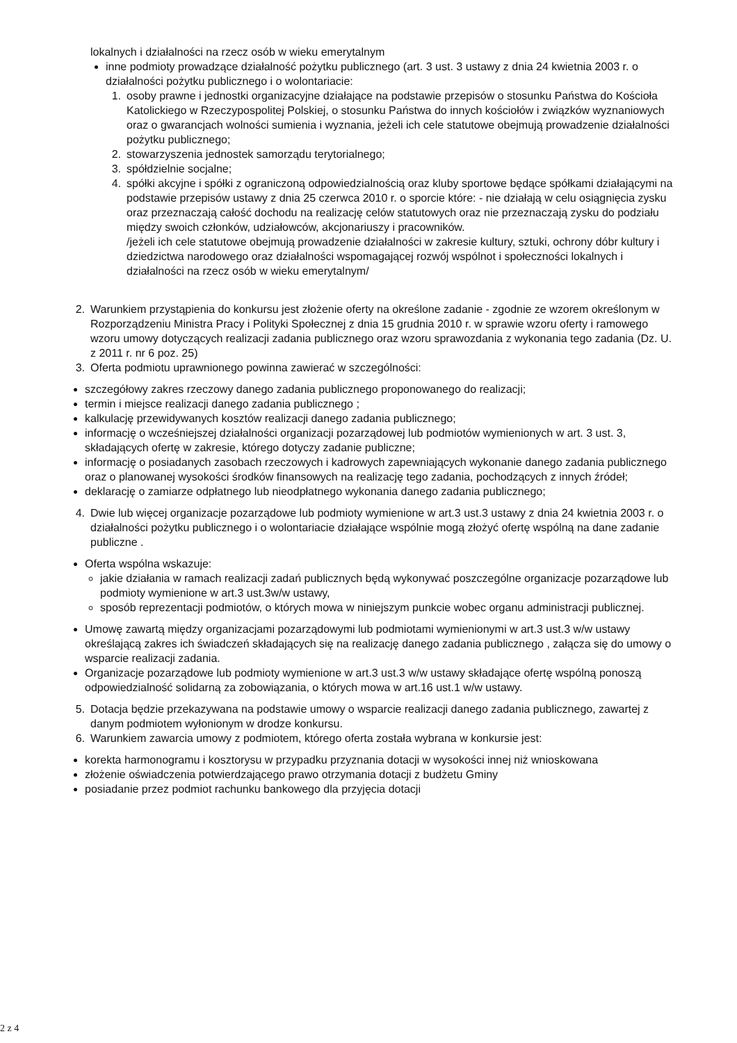lokalnych i działalności na rzecz osób w wieku emerytalnym
inne podmioty prowadzące działalność pożytku publicznego (art. 3 ust. 3 ustawy z dnia 24 kwietnia 2003 r. o działalności pożytku publicznego i o wolontariacie:
1. osoby prawne i jednostki organizacyjne działające na podstawie przepisów o stosunku Państwa do Kościoła Katolickiego w Rzeczypospolitej Polskiej, o stosunku Państwa do innych kościołów i związków wyznaniowych oraz o gwarancjach wolności sumienia i wyznania, jeżeli ich cele statutowe obejmują prowadzenie działalności pożytku publicznego;
2. stowarzyszenia jednostek samorządu terytorialnego;
3. spółdzielnie socjalne;
4. spółki akcyjne i spółki z ograniczoną odpowiedzialnością oraz kluby sportowe będące spółkami działającymi na podstawie przepisów ustawy z dnia 25 czerwca 2010 r. o sporcie które: - nie działają w celu osiągnięcia zysku oraz przeznaczają całość dochodu na realizację celów statutowych oraz nie przeznaczają zysku do podziału między swoich członków, udziałowców, akcjonariuszy i pracowników.
/jeżeli ich cele statutowe obejmują prowadzenie działalności w zakresie kultury, sztuki, ochrony dóbr kultury i dziedzictwa narodowego oraz działalności wspomagającej rozwój wspólnot i społeczności lokalnych i działalności na rzecz osób w wieku emerytalnym/
2. Warunkiem przystąpienia do konkursu jest złożenie oferty na określone zadanie - zgodnie ze wzorem określonym w Rozporządzeniu Ministra Pracy i Polityki Społecznej z dnia 15 grudnia 2010 r. w sprawie wzoru oferty i ramowego wzoru umowy dotyczących realizacji zadania publicznego oraz wzoru sprawozdania z wykonania tego zadania (Dz. U. z 2011 r. nr 6 poz. 25)
3. Oferta podmiotu uprawnionego powinna zawierać w szczególności:
szczegółowy zakres rzeczowy danego zadania publicznego proponowanego do realizacji;
termin i miejsce realizacji danego zadania publicznego ;
kalkulację przewidywanych kosztów realizacji danego zadania publicznego;
informację o wcześniejszej działalności organizacji pozarządowej lub podmiotów wymienionych w art. 3 ust. 3, składających ofertę w zakresie, którego dotyczy zadanie publiczne;
informację o posiadanych zasobach rzeczowych i kadrowych zapewniających wykonanie danego zadania publicznego oraz o planowanej wysokości środków finansowych na realizację tego zadania, pochodzących z innych źródeł;
deklarację o zamiarze odpłatnego lub nieodpłatnego wykonania danego zadania publicznego;
4. Dwie lub więcej organizacje pozarządowe lub podmioty wymienione w art.3 ust.3 ustawy z dnia 24 kwietnia 2003 r. o działalności pożytku publicznego i o wolontariacie działające wspólnie mogą złożyć ofertę wspólną na dane zadanie publiczne .
Oferta wspólna wskazuje:
jakie działania w ramach realizacji zadań publicznych będą wykonywać poszczególne organizacje pozarządowe lub podmioty wymienione w art.3 ust.3w/w ustawy,
sposób reprezentacji podmiotów, o których mowa w niniejszym punkcie wobec organu administracji publicznej.
Umowę zawartą między organizacjami pozarządowymi lub podmiotami wymienionymi w art.3 ust.3 w/w ustawy określającą zakres ich świadczeń składających się na realizację danego zadania publicznego , załącza się do umowy o wsparcie realizacji zadania.
Organizacje pozarządowe lub podmioty wymienione w art.3 ust.3 w/w ustawy składające ofertę wspólną ponoszą odpowiedzialność solidarną za zobowiązania, o których mowa w art.16 ust.1 w/w ustawy.
5. Dotacja będzie przekazywana na podstawie umowy o wsparcie realizacji danego zadania publicznego, zawartej z danym podmiotem wyłonionym w drodze konkursu.
6. Warunkiem zawarcia umowy z podmiotem, którego oferta została wybrana w konkursie jest:
korekta harmonogramu i kosztorysu w przypadku przyznania dotacji w wysokości innej niż wnioskowana
złożenie oświadczenia potwierdzającego prawo otrzymania dotacji z budżetu Gminy
posiadanie przez podmiot rachunku bankowego dla przyjęcia dotacji
2 z 4